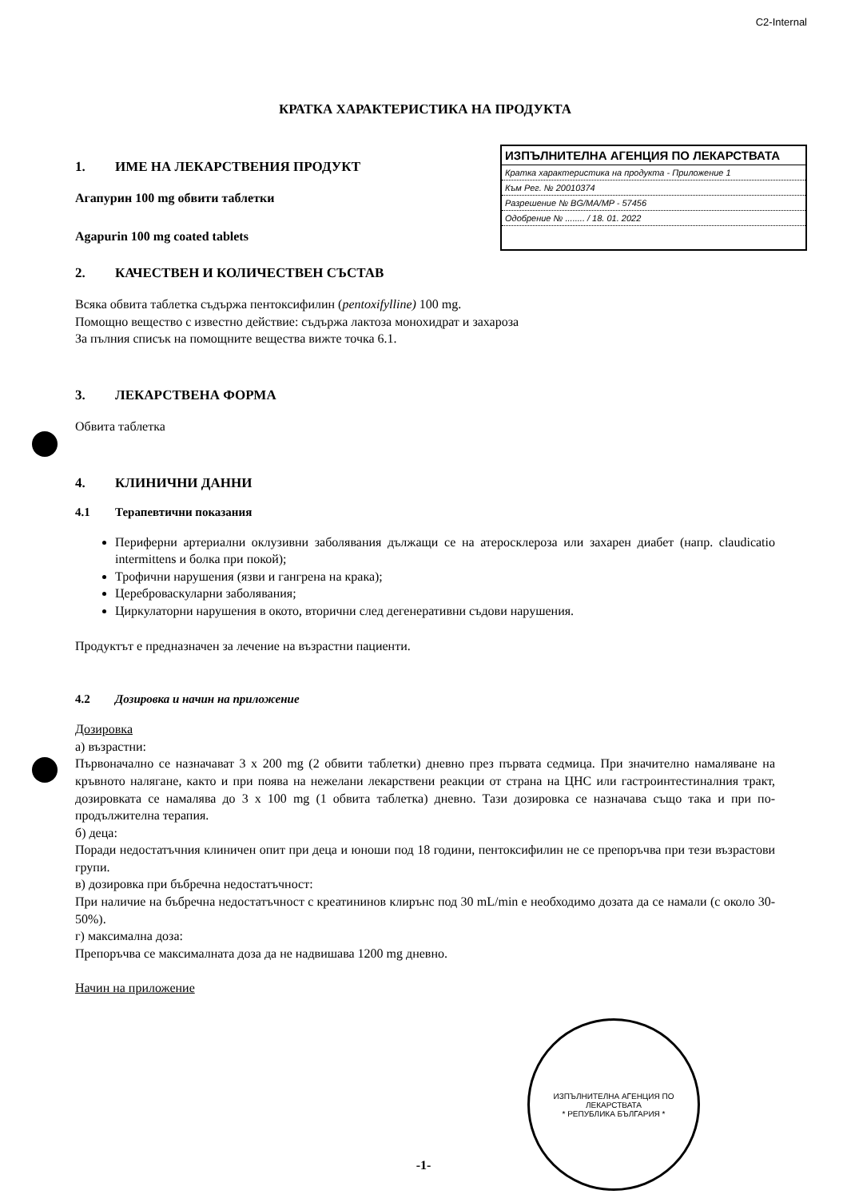C2-Internal
КРАТКА ХАРАКТЕРИСТИКА НА ПРОДУКТА
1. ИМЕ НА ЛЕКАРСТВЕНИЯ ПРОДУКТ
Агапурин 100 mg обвити таблетки
Agapurin 100 mg coated tablets
ИЗПЪЛНИТЕЛНА АГЕНЦИЯ ПО ЛЕКАРСТВАТА
Кратка характеристика на продукта - Приложение 1
Към Рег. № 20010374
Разрешение № BG/MA/MP - 57456
Одобрение № ........ / 18. 01. 2022
2. КАЧЕСТВЕН И КОЛИЧЕСТВЕН СЪСТАВ
Всяка обвита таблетка съдържа пентоксифилин (pentoxifylline) 100 mg.
Помощно вещество с известно действие: съдържа лактоза монохидрат и захароза
За пълния списък на помощните вещества вижте точка 6.1.
3. ЛЕКАРСТВЕНА ФОРМА
Обвита таблетка
4. КЛИНИЧНИ ДАННИ
4.1 Терапевтични показания
Периферни артериални оклузивни заболявания дължащи се на атеросклероза или захарен диабет (напр. claudicatio intermittens и болка при покой);
Трофични нарушения (язви и гангрена на крака);
Цереброваскуларни заболявания;
Циркулаторни нарушения в окото, вторични след дегенеративни съдови нарушения.
Продуктът е предназначен за лечение на възрастни пациенти.
4.2 Дозировка и начин на приложение
Дозировка
а) възрастни:
Първоначално се назначават 3 x 200 mg (2 обвити таблетки) дневно през първата седмица. При значително намаляване на кръвното налягане, както и при поява на нежелани лекарствени реакции от страна на ЦНС или гастроинтестиналния тракт, дозировката се намалява до 3 x 100 mg (1 обвита таблетка) дневно. Тази дозировка се назначава също така и при по-продължителна терапия.
б) деца:
Поради недостатъчния клиничен опит при деца и юноши под 18 години, пентоксифилин не се препоръчва при тези възрастови групи.
в) дозировка при бъбречна недостатъчност:
При наличие на бъбречна недостатъчност с креатининов клирънс под 30 mL/min е необходимо дозата да се намали (с около 30-50%).
г) максимална доза:
Препоръчва се максималната доза да не надвишава 1200 mg дневно.
Начин на приложение
ИЗПЪЛНИТЕЛНА АГЕНЦИЯ ПО ЛЕКАРСТВАТА
* РЕПУБЛИКА БЪЛГАРИЯ *
-1-